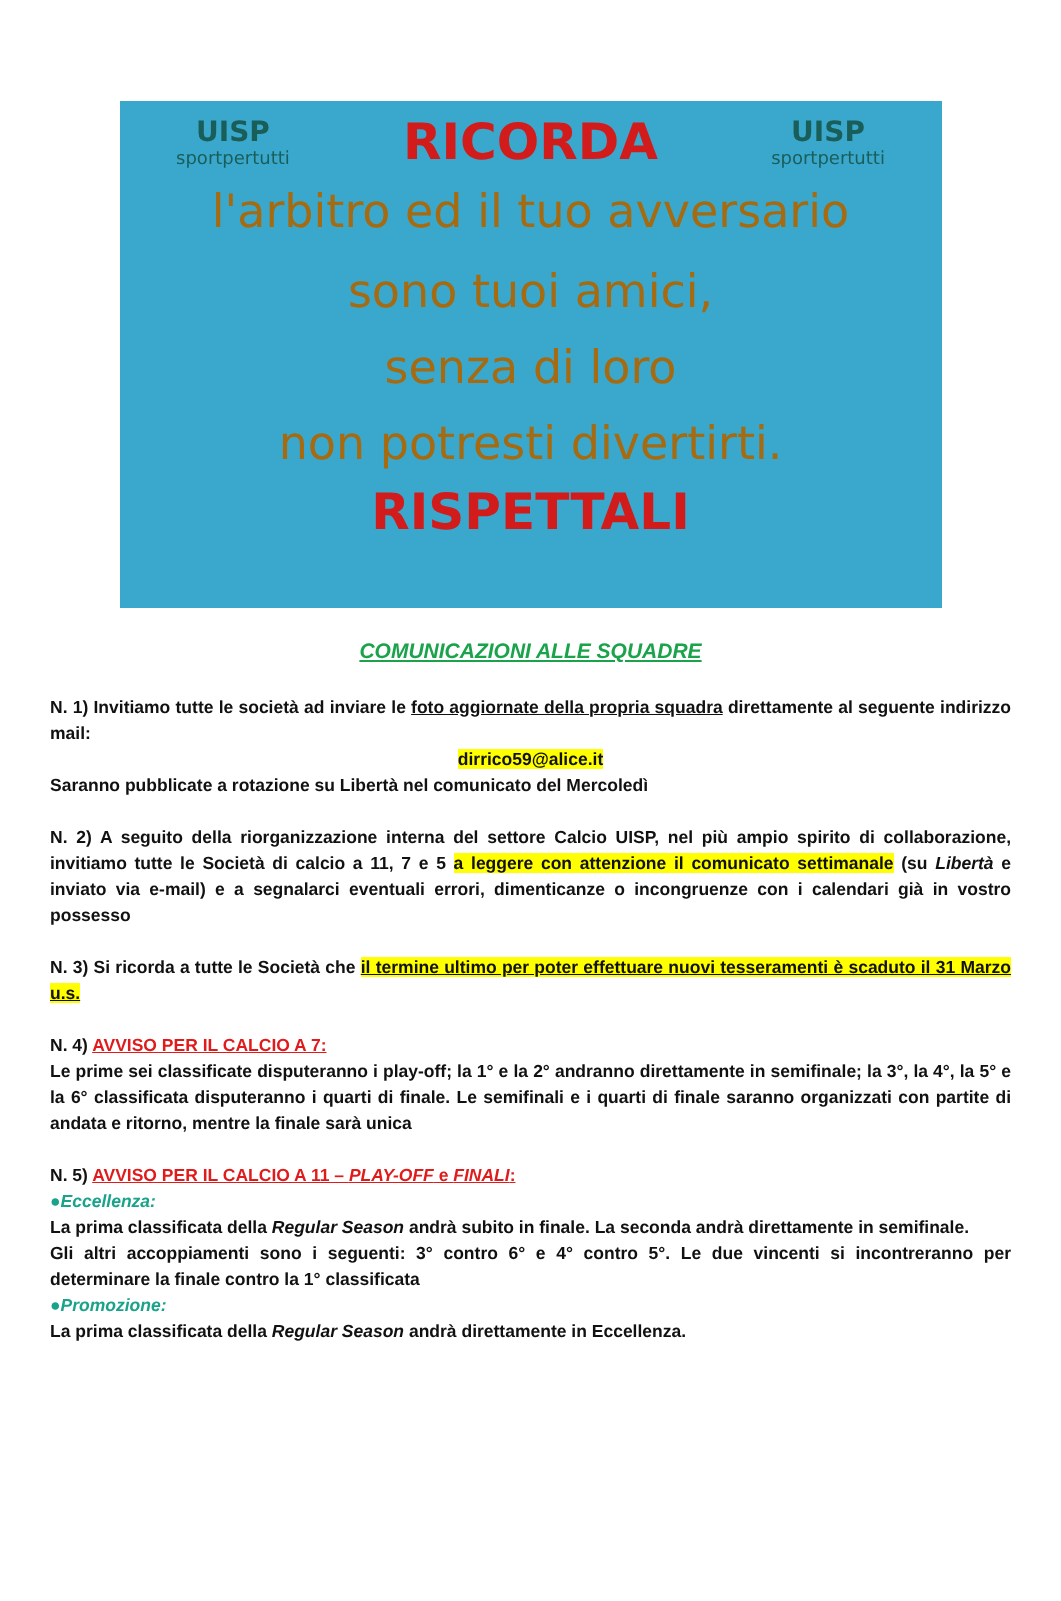UISP
sportpertutti
RICORDA
UISP
sportpertutti
l'arbitro ed il tuo avversario
sono tuoi amici,
senza di loro
non potresti divertirti.
RISPETTALI
COMUNICAZIONI ALLE SQUADRE
N. 1) Invitiamo tutte le società ad inviare le foto aggiornate della propria squadra direttamente al seguente indirizzo mail:
dirrico59@alice.it
Saranno pubblicate a rotazione su Libertà nel comunicato del Mercoledì
N. 2) A seguito della riorganizzazione interna del settore Calcio UISP, nel più ampio spirito di collaborazione, invitiamo tutte le Società di calcio a 11, 7 e 5 a leggere con attenzione il comunicato settimanale (su Libertà e inviato via e-mail) e a segnalarci eventuali errori, dimenticanze o incongruenze con i calendari già in vostro possesso
N. 3) Si ricorda a tutte le Società che il termine ultimo per poter effettuare nuovi tesseramenti è scaduto il 31 Marzo u.s.
N. 4) AVVISO PER IL CALCIO A 7:
Le prime sei classificate disputeranno i play-off; la 1° e la 2° andranno direttamente in semifinale; la 3°, la 4°, la 5° e la 6° classificata disputeranno i quarti di finale. Le semifinali e i quarti di finale saranno organizzati con partite di andata e ritorno, mentre la finale sarà unica
N. 5) AVVISO PER IL CALCIO A 11 – PLAY-OFF e FINALI:
●Eccellenza:
La prima classificata della Regular Season andrà subito in finale. La seconda andrà direttamente in semifinale.
Gli altri accoppiamenti sono i seguenti: 3° contro 6° e 4° contro 5°. Le due vincenti si incontreranno per determinare la finale contro la 1° classificata
●Promozione:
La prima classificata della Regular Season andrà direttamente in Eccellenza.